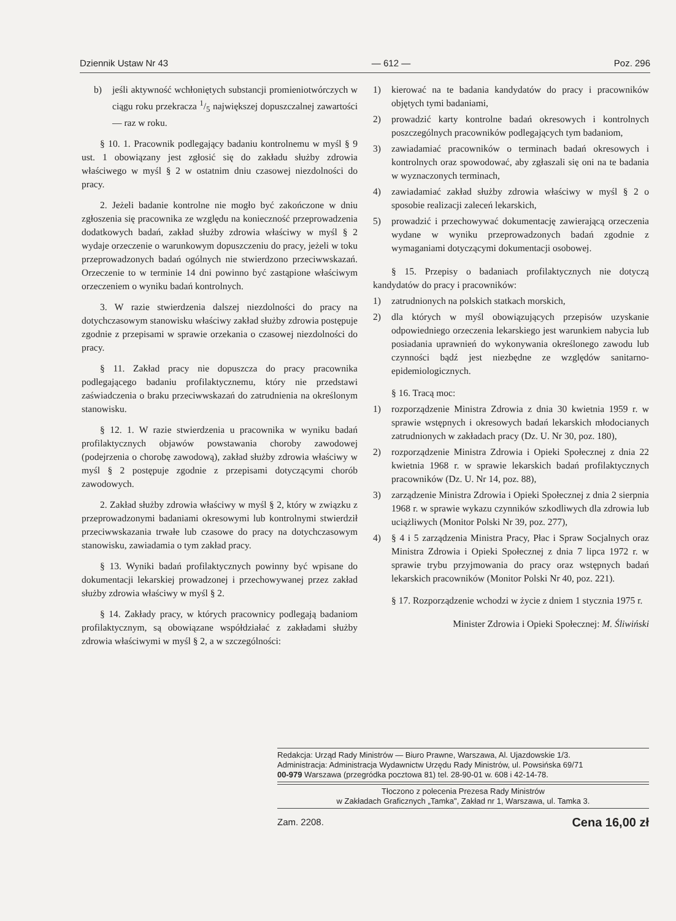Dziennik Ustaw Nr 43 — 612 — Poz. 296
b) jeśli aktywność wchłoniętych substancji promieniotwórczych w ciągu roku przekracza 1/5 największej dopuszczalnej zawartości — raz w roku.
§ 10. 1. Pracownik podlegający badaniu kontrolnemu w myśl § 9 ust. 1 obowiązany jest zgłosić się do zakładu służby zdrowia właściwego w myśl § 2 w ostatnim dniu czasowej niezdolności do pracy.
2. Jeżeli badanie kontrolne nie mogło być zakończone w dniu zgłoszenia się pracownika ze względu na konieczność przeprowadzenia dodatkowych badań, zakład służby zdrowia właściwy w myśl § 2 wydaje orzeczenie o warunkowym dopuszczeniu do pracy, jeżeli w toku przeprowadzonych badań ogólnych nie stwierdzono przeciwwskazań. Orzeczenie to w terminie 14 dni powinno być zastąpione właściwym orzeczeniem o wyniku badań kontrolnych.
3. W razie stwierdzenia dalszej niezdolności do pracy na dotychczasowym stanowisku właściwy zakład służby zdrowia postępuje zgodnie z przepisami w sprawie orzekania o czasowej niezdolności do pracy.
§ 11. Zakład pracy nie dopuszcza do pracy pracownika podlegającego badaniu profilaktycznemu, który nie przedstawi zaświadczenia o braku przeciwwskazań do zatrudnienia na określonym stanowisku.
§ 12. 1. W razie stwierdzenia u pracownika w wyniku badań profilaktycznych objawów powstawania choroby zawodowej (podejrzenia o chorobę zawodową), zakład służby zdrowia właściwy w myśl § 2 postępuje zgodnie z przepisami dotyczącymi chorób zawodowych.
2. Zakład służby zdrowia właściwy w myśl § 2, który w związku z przeprowadzonymi badaniami okresowymi lub kontrolnymi stwierdził przeciwwskazania trwałe lub czasowe do pracy na dotychczasowym stanowisku, zawiadamia o tym zakład pracy.
§ 13. Wyniki badań profilaktycznych powinny być wpisane do dokumentacji lekarskiej prowadzonej i przechowywanej przez zakład służby zdrowia właściwy w myśl § 2.
§ 14. Zakłady pracy, w których pracownicy podlegają badaniom profilaktycznym, są obowiązane współdziałać z zakładami służby zdrowia właściwymi w myśl § 2, a w szczególności:
1) kierować na te badania kandydatów do pracy i pracowników objętych tymi badaniami,
2) prowadzić karty kontrolne badań okresowych i kontrolnych poszczególnych pracowników podlegających tym badaniom,
3) zawiadamiać pracowników o terminach badań okresowych i kontrolnych oraz spowodować, aby zgłaszali się oni na te badania w wyznaczonych terminach,
4) zawiadamiać zakład służby zdrowia właściwy w myśl § 2 o sposobie realizacji zaleceń lekarskich,
5) prowadzić i przechowywać dokumentację zawierającą orzeczenia wydane w wyniku przeprowadzonych badań zgodnie z wymaganiami dotyczącymi dokumentacji osobowej.
§ 15. Przepisy o badaniach profilaktycznych nie dotyczą kandydatów do pracy i pracowników:
1) zatrudnionych na polskich statkach morskich,
2) dla których w myśl obowiązujących przepisów uzyskanie odpowiedniego orzeczenia lekarskiego jest warunkiem nabycia lub posiadania uprawnień do wykonywania określonego zawodu lub czynności bądź jest niezbędne ze względów sanitarno-epidemiologicznych.
§ 16. Tracą moc:
1) rozporządzenie Ministra Zdrowia z dnia 30 kwietnia 1959 r. w sprawie wstępnych i okresowych badań lekarskich młodocianych zatrudnionych w zakładach pracy (Dz. U. Nr 30, poz. 180),
2) rozporządzenie Ministra Zdrowia i Opieki Społecznej z dnia 22 kwietnia 1968 r. w sprawie lekarskich badań profilaktycznych pracowników (Dz. U. Nr 14, poz. 88),
3) zarządzenie Ministra Zdrowia i Opieki Społecznej z dnia 2 sierpnia 1968 r. w sprawie wykazu czynników szkodliwych dla zdrowia lub uciążliwych (Monitor Polski Nr 39, poz. 277),
4) § 4 i 5 zarządzenia Ministra Pracy, Płac i Spraw Socjalnych oraz Ministra Zdrowia i Opieki Społecznej z dnia 7 lipca 1972 r. w sprawie trybu przyjmowania do pracy oraz wstępnych badań lekarskich pracowników (Monitor Polski Nr 40, poz. 221).
§ 17. Rozporządzenie wchodzi w życie z dniem 1 stycznia 1975 r.
Minister Zdrowia i Opieki Społecznej: M. Śliwiński
Redakcja: Urząd Rady Ministrów — Biuro Prawne, Warszawa, Al. Ujazdowskie 1/3.
Administracja: Administracja Wydawnictw Urzędu Rady Ministrów, ul. Powsińska 69/71
00-979 Warszawa (przegródka pocztowa 81) tel. 28-90-01 w. 608 i 42-14-78.
Tłoczono z polecenia Prezesa Rady Ministrów
w Zakładach Graficznych „Tamka", Zakład nr 1, Warszawa, ul. Tamka 3.
Zam. 2208. Cena 16,00 zł